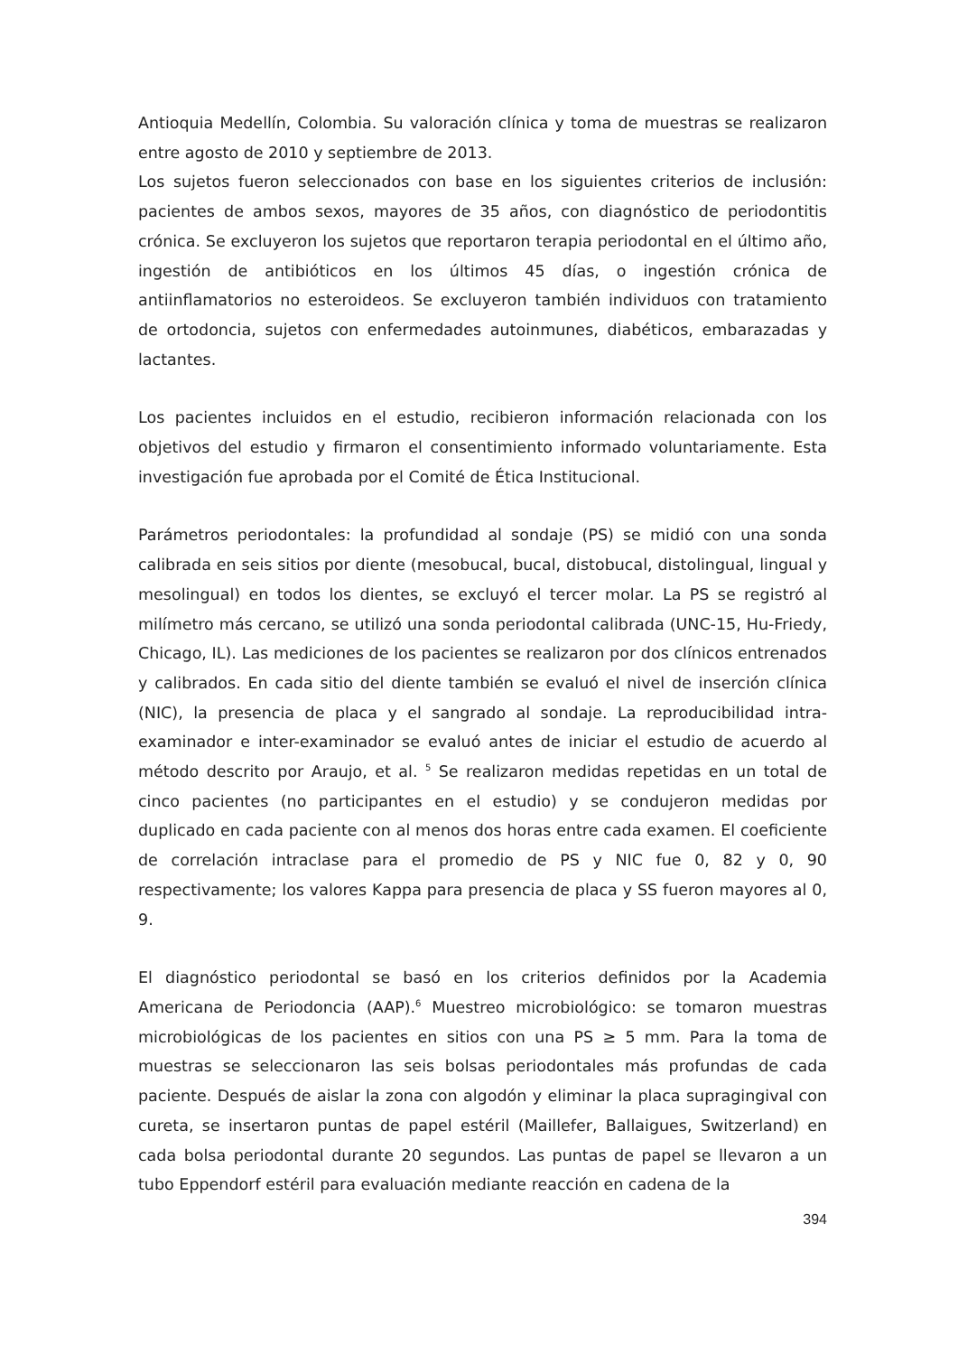Antioquia Medellín, Colombia. Su valoración clínica y toma de muestras se realizaron entre agosto de 2010 y septiembre de 2013.
Los sujetos fueron seleccionados con base en los siguientes criterios de inclusión: pacientes de ambos sexos, mayores de 35 años, con diagnóstico de periodontitis crónica. Se excluyeron los sujetos que reportaron terapia periodontal en el último año, ingestión de antibióticos en los últimos 45 días, o ingestión crónica de antiinflamatorios no esteroideos. Se excluyeron también individuos con tratamiento de ortodoncia, sujetos con enfermedades autoinmunes, diabéticos, embarazadas y lactantes.
Los pacientes incluidos en el estudio, recibieron información relacionada con los objetivos del estudio y firmaron el consentimiento informado voluntariamente. Esta investigación fue aprobada por el Comité de Ética Institucional.
Parámetros periodontales: la profundidad al sondaje (PS) se midió con una sonda calibrada en seis sitios por diente (mesobucal, bucal, distobucal, distolingual, lingual y mesolingual) en todos los dientes, se excluyó el tercer molar. La PS se registró al milímetro más cercano, se utilizó una sonda periodontal calibrada (UNC-15, Hu-Friedy, Chicago, IL). Las mediciones de los pacientes se realizaron por dos clínicos entrenados y calibrados. En cada sitio del diente también se evaluó el nivel de inserción clínica (NIC), la presencia de placa y el sangrado al sondaje. La reproducibilidad intra-examinador e inter-examinador se evaluó antes de iniciar el estudio de acuerdo al método descrito por Araujo, et al. <sup>5</sup> Se realizaron medidas repetidas en un total de cinco pacientes (no participantes en el estudio) y se condujeron medidas por duplicado en cada paciente con al menos dos horas entre cada examen. El coeficiente de correlación intraclase para el promedio de PS y NIC fue 0, 82 y 0, 90 respectivamente; los valores Kappa para presencia de placa y SS fueron mayores al 0, 9.
El diagnóstico periodontal se basó en los criterios definidos por la Academia Americana de Periodoncia (AAP).<sup>6</sup> Muestreo microbiológico: se tomaron muestras microbiológicas de los pacientes en sitios con una PS ≥ 5 mm. Para la toma de muestras se seleccionaron las seis bolsas periodontales más profundas de cada paciente. Después de aislar la zona con algodón y eliminar la placa supragingival con cureta, se insertaron puntas de papel estéril (Maillefer, Ballaigues, Switzerland) en cada bolsa periodontal durante 20 segundos. Las puntas de papel se llevaron a un tubo Eppendorf estéril para evaluación mediante reacción en cadena de la
394